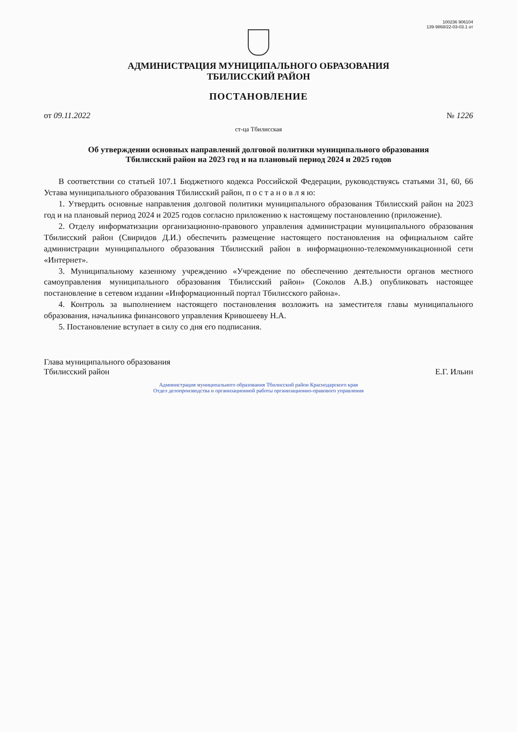100236 906104
139-9868/22-03-03.1 от
АДМИНИСТРАЦИЯ МУНИЦИПАЛЬНОГО ОБРАЗОВАНИЯ
ТБИЛИССКИЙ РАЙОН
ПОСТАНОВЛЕНИЕ
от 09.11.2022 № 1226
ст-ца Тбилисская
Об утверждении основных направлений долговой политики муниципального образования Тбилисский район на 2023 год и на плановый период 2024 и 2025 годов
В соответствии со статьей 107.1 Бюджетного кодекса Российской Федерации, руководствуясь статьями 31, 60, 66 Устава муниципального образования Тбилисский район, п о с т а н о в л я ю:
1. Утвердить основные направления долговой политики муниципального образования Тбилисский район на 2023 год и на плановый период 2024 и 2025 годов согласно приложению к настоящему постановлению (приложение).
2. Отделу информатизации организационно-правового управления администрации муниципального образования Тбилисский район (Свиридов Д.И.) обеспечить размещение настоящего постановления на официальном сайте администрации муниципального образования Тбилисский район в информационно-телекоммуникационной сети «Интернет».
3. Муниципальному казенному учреждению «Учреждение по обеспечению деятельности органов местного самоуправления муниципального образования Тбилисский район» (Соколов А.В.) опубликовать настоящее постановление в сетевом издании «Информационный портал Тбилисского района».
4. Контроль за выполнением настоящего постановления возложить на заместителя главы муниципального образования, начальника финансового управления Кривошееву Н.А.
5. Постановление вступает в силу со дня его подписания.
Глава муниципального образования
Тбилисский район
Е.Г. Ильин
Администрация муниципального образования Тбилисский район Краснодарского края
Отдел делопроизводства и организационной работы организационно-правового управления